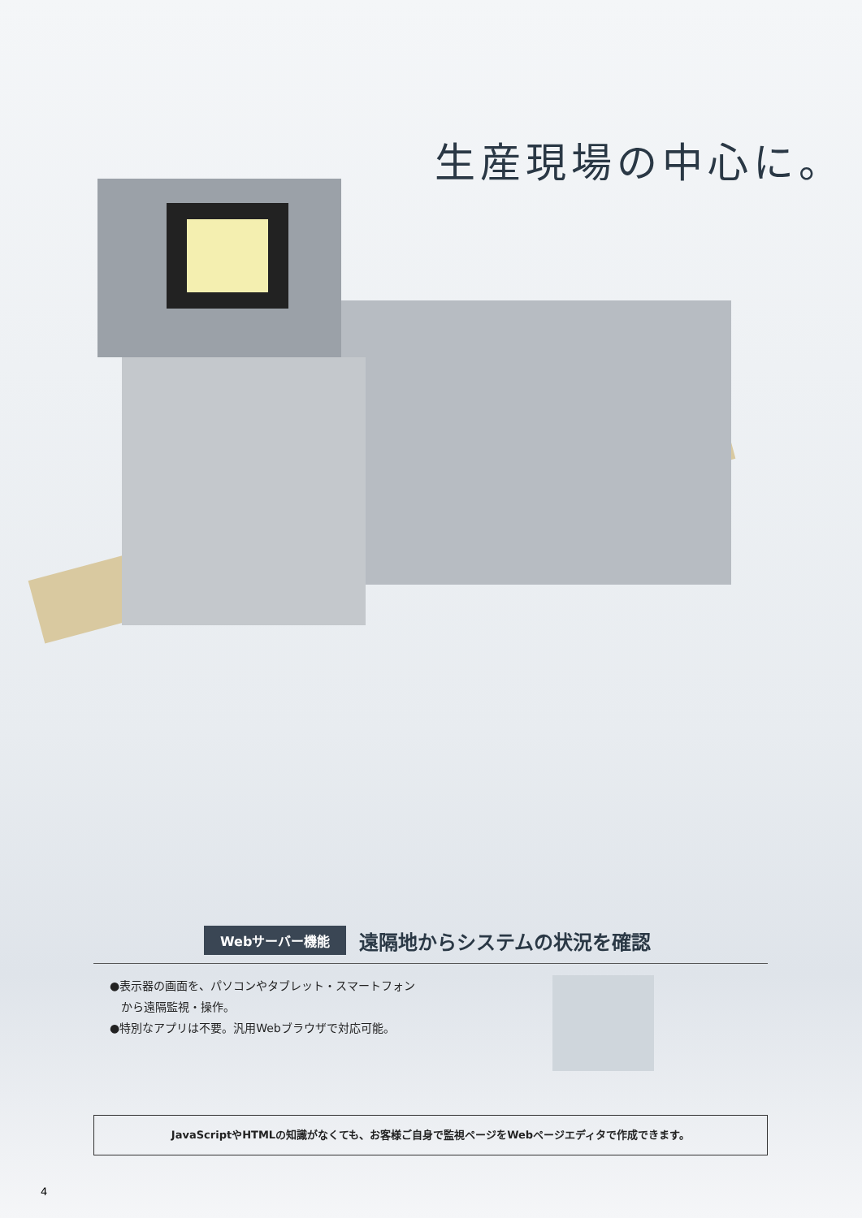生産現場の中心に。
Webサーバー機能 遠隔地からシステムの状況を確認
●表示器の画面を、パソコンやタブレット・スマートフォン
　から遠隔監視・操作。
●特別なアプリは不要。汎用Webブラウザで対応可能。
JavaScriptやHTMLの知識がなくても、お客様ご自身で監視ページをWebページエディタで作成できます。
4